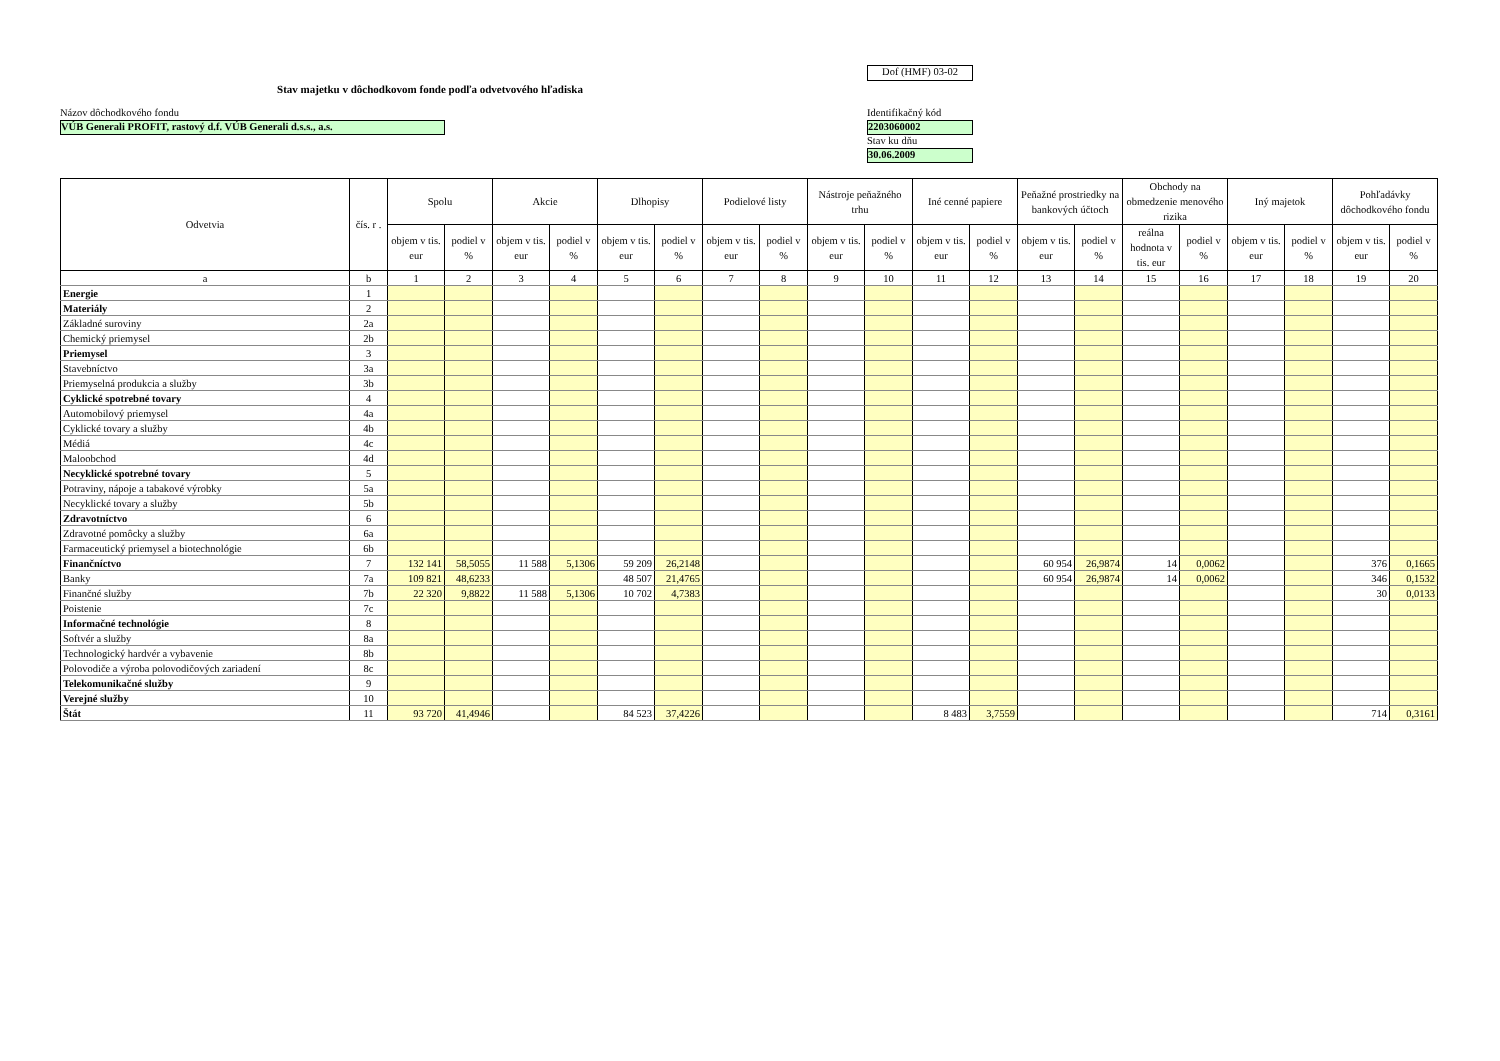Dof (HMF) 03-02
Stav majetku v dôchodkovom fonde podľa odvetvového hľadiska
Názov dôchodkového fondu
VÚB Generali PROFIT, rastový d.f. VÚB Generali d.s.s., a.s.
Identifikačný kód
2203060002
Stav ku dňu
30.06.2009
| Odvetvia | čís. r . | Spolu | | Akcie | | Dlhopisy | | Podielové listy | | Nástroje peňažného trhu | | Iné cenné papiere | | Peňažné prostriedky na bankových účtoch | | Obchody na obmedzenie menového rizika | | Iný majetok | | Pohľadávky dôchodkového fondu | |
| --- | --- | --- | --- | --- | --- | --- | --- | --- | --- | --- | --- | --- | --- | --- | --- | --- | --- | --- | --- | --- | --- |
| | | objem v tis. eur | podiel v % | objem v tis. eur | podiel v % | objem v tis. eur | podiel v % | objem v tis. eur | podiel v % | objem v tis. eur | podiel v % | objem v tis. eur | podiel v % | objem v tis. eur | podiel v % | reálna hodnota v tis. eur | podiel v % | objem v tis. eur | podiel v % | objem v tis. eur | podiel v % |
| a | b | 1 | 2 | 3 | 4 | 5 | 6 | 7 | 8 | 9 | 10 | 11 | 12 | 13 | 14 | 15 | 16 | 17 | 18 | 19 | 20 |
| Energie | 1 | | | | | | | | | | | | | | | | | | | | |
| Materiály | 2 | | | | | | | | | | | | | | | | | | | | |
| Základné suroviny | 2a | | | | | | | | | | | | | | | | | | | | |
| Chemický priemysel | 2b | | | | | | | | | | | | | | | | | | | | |
| Priemysel | 3 | | | | | | | | | | | | | | | | | | | | |
| Stavebníctvo | 3a | | | | | | | | | | | | | | | | | | | | |
| Priemyselná produkcia a služby | 3b | | | | | | | | | | | | | | | | | | | | |
| Cyklické spotrebné tovary | 4 | | | | | | | | | | | | | | | | | | | | |
| Automobilový priemysel | 4a | | | | | | | | | | | | | | | | | | | | |
| Cyklické tovary a služby | 4b | | | | | | | | | | | | | | | | | | | | |
| Médiá | 4c | | | | | | | | | | | | | | | | | | | | |
| Maloobchod | 4d | | | | | | | | | | | | | | | | | | | | |
| Necyklické spotrebné tovary | 5 | | | | | | | | | | | | | | | | | | | | |
| Potraviny, nápoje a tabakové výrobky | 5a | | | | | | | | | | | | | | | | | | | | |
| Necyklické tovary a služby | 5b | | | | | | | | | | | | | | | | | | | | |
| Zdravotníctvo | 6 | | | | | | | | | | | | | | | | | | | | |
| Zdravotné pomôcky a služby | 6a | | | | | | | | | | | | | | | | | | | | |
| Farmaceutický priemysel a biotechnológie | 6b | | | | | | | | | | | | | | | | | | | | |
| Finančníctvo | 7 | 132 141 | 58,5055 | 11 588 | 5,1306 | 59 209 | 26,2148 | | | | | | | 60 954 | 26,9874 | 14 | 0,0062 | | | 376 | 0,1665 |
| Banky | 7a | 109 821 | 48,6233 | | | 48 507 | 21,4765 | | | | | | | 60 954 | 26,9874 | 14 | 0,0062 | | | 346 | 0,1532 |
| Finančné služby | 7b | 22 320 | 9,8822 | 11 588 | 5,1306 | 10 702 | 4,7383 | | | | | | | | | | | | | 30 | 0,0133 |
| Poistenie | 7c | | | | | | | | | | | | | | | | | | | | |
| Informačné technológie | 8 | | | | | | | | | | | | | | | | | | | | |
| Softvér a služby | 8a | | | | | | | | | | | | | | | | | | | | |
| Technologický hardvér a vybavenie | 8b | | | | | | | | | | | | | | | | | | | | |
| Polovodiče a výroba polovodičových zariadení | 8c | | | | | | | | | | | | | | | | | | | | |
| Telekomunikačné služby | 9 | | | | | | | | | | | | | | | | | | | | |
| Verejné služby | 10 | | | | | | | | | | | | | | | | | | | | |
| Štát | 11 | 93 720 | 41,4946 | | | 84 523 | 37,4226 | | | | | 8 483 | 3,7559 | | | | | | | 714 | 0,3161 |